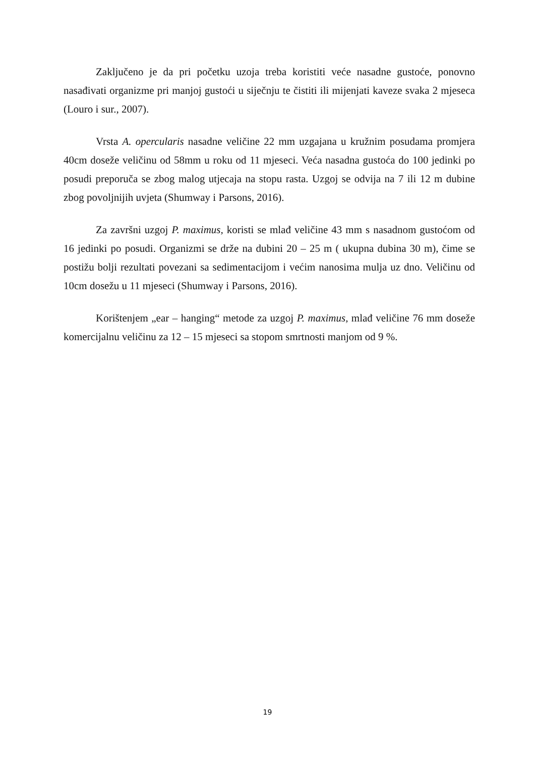Zaključeno je da pri početku uzoja treba koristiti veće nasadne gustoće, ponovno nasađivati organizme pri manjoj gustoći u siječnju te čistiti ili mijenjati kaveze svaka 2 mjeseca (Louro i sur., 2007).
Vrsta A. opercularis nasadne veličine 22 mm uzgajana u kružnim posudama promjera 40cm doseže veličinu od 58mm u roku od 11 mjeseci. Veća nasadna gustoća do 100 jedinki po posudi preporuča se zbog malog utjecaja na stopu rasta. Uzgoj se odvija na 7 ili 12 m dubine zbog povoljnijih uvjeta (Shumway i Parsons, 2016).
Za završni uzgoj P. maximus, koristi se mlađ veličine 43 mm s nasadnom gustoćom od 16 jedinki po posudi. Organizmi se drže na dubini 20 – 25 m ( ukupna dubina 30 m), čime se postižu bolji rezultati povezani sa sedimentacijom i većim nanosima mulja uz dno. Veličinu od 10cm dosežu u 11 mjeseci (Shumway i Parsons, 2016).
Korištenjem „ear – hanging“ metode za uzgoj P. maximus, mlađ veličine 76 mm doseže komercijalnu veličinu za 12 – 15 mjeseci sa stopom smrtnosti manjom od 9 %.
19